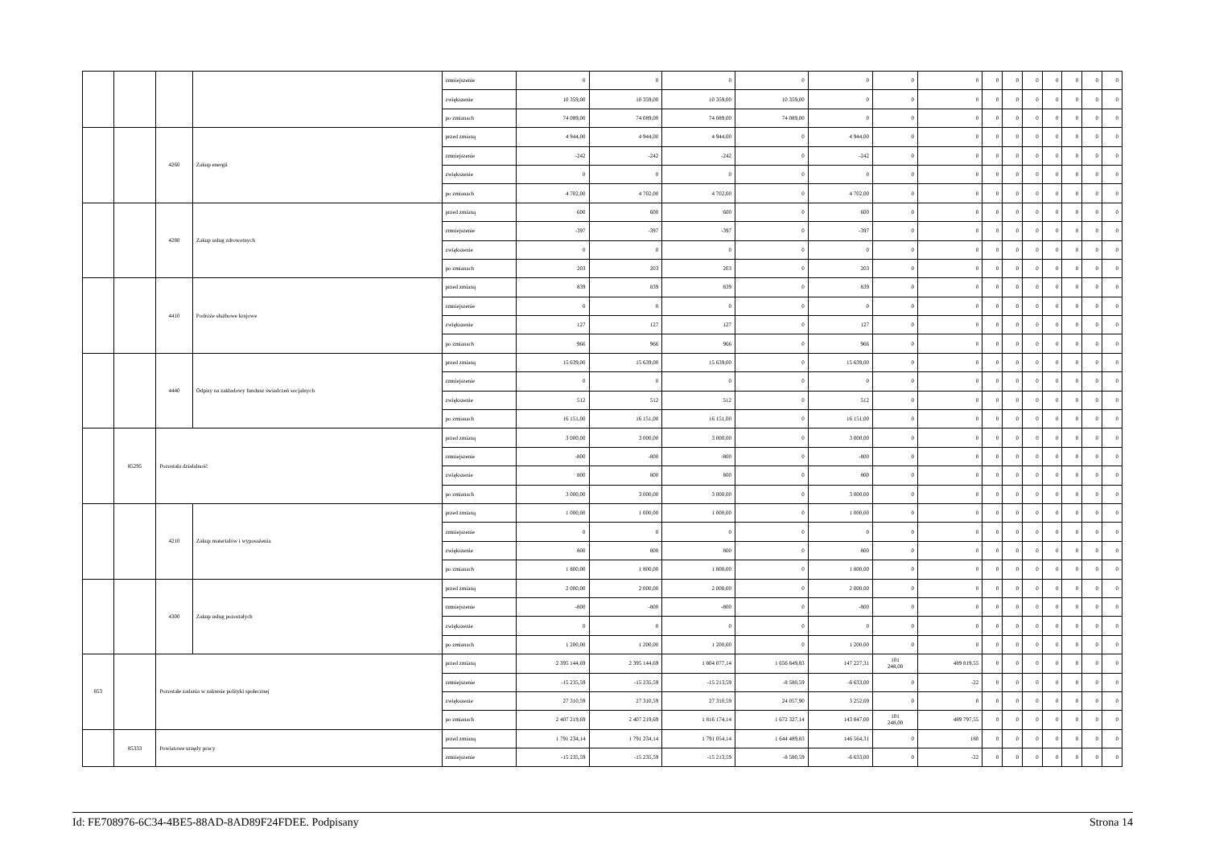| | | | | zmniejszenie | 0 | 0 | 0 | 0 | 0 | 0 | 0 | 0 | 0 | 0 | 0 | 0 | 0 | 0 |
| | | | | zwiększenie | 10 359,00 | 10 359,00 | 10 359,00 | 10 359,00 | 0 | 0 | 0 | 0 | 0 | 0 | 0 | 0 | 0 | 0 |
| | | | | po zmianach | 74 089,00 | 74 089,00 | 74 089,00 | 74 089,00 | 0 | 0 | 0 | 0 | 0 | 0 | 0 | 0 | 0 | 0 |
| | | 4260 | Zakup energii | przed zmianą | 4 944,00 | 4 944,00 | 4 944,00 | 0 | 4 944,00 | 0 | 0 | 0 | 0 | 0 | 0 | 0 | 0 | 0 |
| | | | | zmniejszenie | -242 | -242 | -242 | 0 | -242 | 0 | 0 | 0 | 0 | 0 | 0 | 0 | 0 | 0 |
| | | | | zwiększenie | 0 | 0 | 0 | 0 | 0 | 0 | 0 | 0 | 0 | 0 | 0 | 0 | 0 | 0 |
| | | | | po zmianach | 4 702,00 | 4 702,00 | 4 702,00 | 0 | 4 702,00 | 0 | 0 | 0 | 0 | 0 | 0 | 0 | 0 | 0 |
| | | 4280 | Zakup usług zdrowotnych | przed zmianą | 600 | 600 | 600 | 0 | 600 | 0 | 0 | 0 | 0 | 0 | 0 | 0 | 0 | 0 |
| | | | | zmniejszenie | -397 | -397 | -397 | 0 | -397 | 0 | 0 | 0 | 0 | 0 | 0 | 0 | 0 | 0 |
| | | | | zwiększenie | 0 | 0 | 0 | 0 | 0 | 0 | 0 | 0 | 0 | 0 | 0 | 0 | 0 | 0 |
| | | | | po zmianach | 203 | 203 | 203 | 0 | 203 | 0 | 0 | 0 | 0 | 0 | 0 | 0 | 0 | 0 |
| | | 4410 | Podróże służbowe krajowe | przed zmianą | 839 | 839 | 839 | 0 | 839 | 0 | 0 | 0 | 0 | 0 | 0 | 0 | 0 | 0 |
| | | | | zmniejszenie | 0 | 0 | 0 | 0 | 0 | 0 | 0 | 0 | 0 | 0 | 0 | 0 | 0 | 0 |
| | | | | zwiększenie | 127 | 127 | 127 | 0 | 127 | 0 | 0 | 0 | 0 | 0 | 0 | 0 | 0 | 0 |
| | | | | po zmianach | 966 | 966 | 966 | 0 | 966 | 0 | 0 | 0 | 0 | 0 | 0 | 0 | 0 | 0 |
| | | 4440 | Odpisy na zakładowy fundusz świadczeń socjalnych | przed zmianą | 15 639,00 | 15 639,00 | 15 639,00 | 0 | 15 639,00 | 0 | 0 | 0 | 0 | 0 | 0 | 0 | 0 | 0 |
| | | | | zmniejszenie | 0 | 0 | 0 | 0 | 0 | 0 | 0 | 0 | 0 | 0 | 0 | 0 | 0 | 0 |
| | | | | zwiększenie | 512 | 512 | 512 | 0 | 512 | 0 | 0 | 0 | 0 | 0 | 0 | 0 | 0 | 0 |
| | | | | po zmianach | 16 151,00 | 16 151,00 | 16 151,00 | 0 | 16 151,00 | 0 | 0 | 0 | 0 | 0 | 0 | 0 | 0 | 0 |
| | 85295 | Pozostała działalność | | przed zmianą | 3 000,00 | 3 000,00 | 3 000,00 | 0 | 3 000,00 | 0 | 0 | 0 | 0 | 0 | 0 | 0 | 0 | 0 |
| | | | | zmniejszenie | -800 | -800 | -800 | 0 | -800 | 0 | 0 | 0 | 0 | 0 | 0 | 0 | 0 | 0 |
| | | | | zwiększenie | 800 | 800 | 800 | 0 | 800 | 0 | 0 | 0 | 0 | 0 | 0 | 0 | 0 | 0 |
| | | | | po zmianach | 3 000,00 | 3 000,00 | 3 000,00 | 0 | 3 000,00 | 0 | 0 | 0 | 0 | 0 | 0 | 0 | 0 | 0 |
| | | 4210 | Zakup materiałów i wyposażenia | przed zmianą | 1 000,00 | 1 000,00 | 1 000,00 | 0 | 1 000,00 | 0 | 0 | 0 | 0 | 0 | 0 | 0 | 0 | 0 |
| | | | | zmniejszenie | 0 | 0 | 0 | 0 | 0 | 0 | 0 | 0 | 0 | 0 | 0 | 0 | 0 | 0 |
| | | | | zwiększenie | 800 | 800 | 800 | 0 | 800 | 0 | 0 | 0 | 0 | 0 | 0 | 0 | 0 | 0 |
| | | | | po zmianach | 1 800,00 | 1 800,00 | 1 800,00 | 0 | 1 800,00 | 0 | 0 | 0 | 0 | 0 | 0 | 0 | 0 | 0 |
| | | 4300 | Zakup usług pozostałych | przed zmianą | 2 000,00 | 2 000,00 | 2 000,00 | 0 | 2 000,00 | 0 | 0 | 0 | 0 | 0 | 0 | 0 | 0 | 0 |
| | | | | zmniejszenie | -800 | -800 | -800 | 0 | -800 | 0 | 0 | 0 | 0 | 0 | 0 | 0 | 0 | 0 |
| | | | | zwiększenie | 0 | 0 | 0 | 0 | 0 | 0 | 0 | 0 | 0 | 0 | 0 | 0 | 0 | 0 |
| | | | | po zmianach | 1 200,00 | 1 200,00 | 1 200,00 | 0 | 1 200,00 | 0 | 0 | 0 | 0 | 0 | 0 | 0 | 0 | 0 |
| 853 | | Pozostałe zadania w zakresie polityki społecznej | | przed zmianą | 2 395 144,69 | 2 395 144,69 | 1 804 077,14 | 1 656 849,83 | 147 227,31 | 101 248,00 | 489 819,55 | 0 | 0 | 0 | 0 | 0 | 0 | 0 |
| | | | | zmniejszenie | -15 235,59 | -15 235,59 | -15 213,59 | -8 580,59 | -6 633,00 | 0 | -22 | 0 | 0 | 0 | 0 | 0 | 0 | 0 |
| | | | | zwiększenie | 27 310,59 | 27 310,59 | 27 310,59 | 24 057,90 | 3 252,69 | 0 | 0 | 0 | 0 | 0 | 0 | 0 | 0 | 0 |
| | | | | po zmianach | 2 407 219,69 | 2 407 219,69 | 1 816 174,14 | 1 672 327,14 | 143 847,00 | 101 248,00 | 489 797,55 | 0 | 0 | 0 | 0 | 0 | 0 | 0 |
| | 85333 | Powiatowe urzędy pracy | | przed zmianą | 1 791 234,14 | 1 791 234,14 | 1 791 054,14 | 1 644 489,83 | 146 564,31 | 0 | 180 | 0 | 0 | 0 | 0 | 0 | 0 | 0 |
| | | | | zmniejszenie | -15 235,59 | -15 235,59 | -15 213,59 | -8 580,59 | -6 633,00 | 0 | -22 | 0 | 0 | 0 | 0 | 0 | 0 | 0 |
Id: FE708976-6C34-4BE5-88AD-8AD89F24FDEE. Podpisany Strona 14